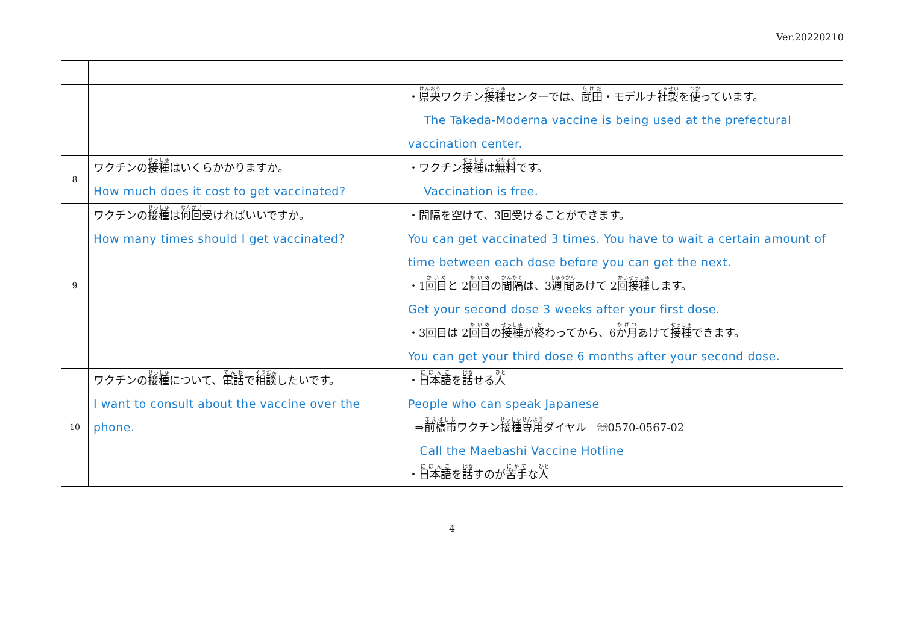Ver.20220210
| | | ・ 県央 ワクチン 接種 センターでは、 武田 ・モデルナ 社製 を 使 っています。 The Takeda-Moderna vaccine is being used at the prefectural vaccination center. |
| 8 | ワクチンの 接種 はいくらかかりますか。 How much does it cost to get vaccinated? | ・ワクチン 接種 は 無料 です。 Vaccination is free. |
| 9 | ワクチンの 接種 は 何回 受ければいいですか。 How many times should I get vaccinated? | ・間隔を空けて、3回受けることができます。 You can get vaccinated 3 times. You have to wait a certain amount of time between each dose before you can get the next. ・1 回目 と 2 回目 の 間隔 は、3 週間 あけて 2 回接種 します。 Get your second dose 3 weeks after your first dose. ・3回目は 2 回目 の 接種 が 終 わってから、6 か月 あけて 接種 できます。 You can get your third dose 6 months after your second dose. |
| 10 | ワクチンの 接種 について、 電話 で 相談 したいです。 I want to consult about the vaccine over the phone. | ・ 日本語 を 話 せる 人 People who can speak Japanese ⇒ 前橋市 ワクチン 接種専用 ダイヤル ☏0570-0567-02 Call the Maebashi Vaccine Hotline ・ 日本語 を 話 すのが 苦手 な 人 |
4